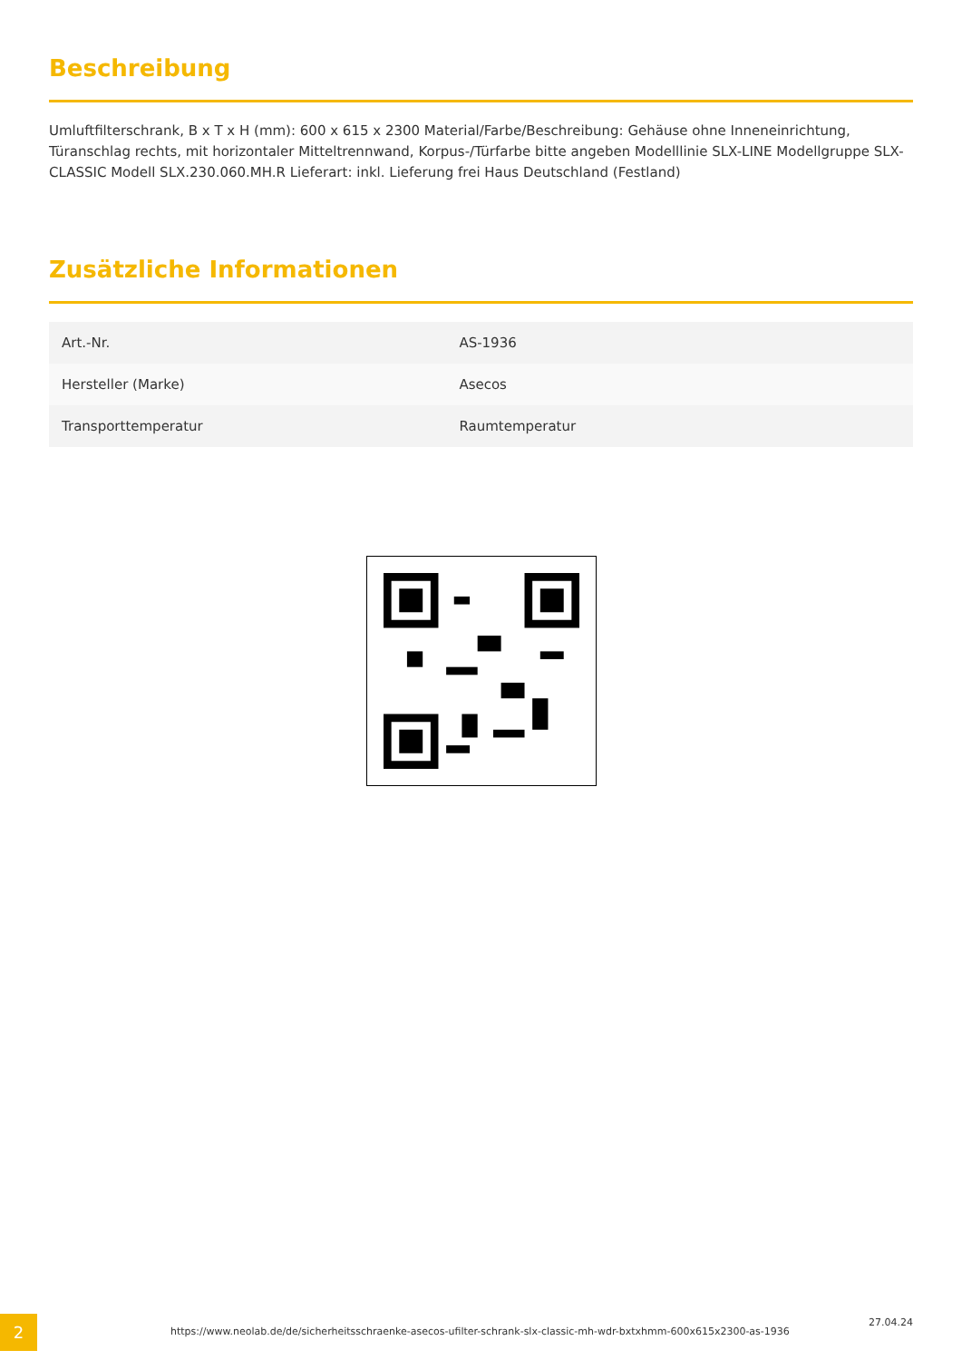Beschreibung
Umluftfilterschrank, B x T x H (mm): 600 x 615 x 2300 Material/Farbe/Beschreibung: Gehäuse ohne Inneneinrichtung, Türanschlag rechts, mit horizontaler Mitteltrennwand, Korpus-/Türfarbe bitte angeben Modelllinie SLX-LINE Modellgruppe SLX-CLASSIC Modell SLX.230.060.MH.R Lieferart: inkl. Lieferung frei Haus Deutschland (Festland)
Zusätzliche Informationen
| Art.-Nr. | AS-1936 |
| Hersteller (Marke) | Asecos |
| Transporttemperatur | Raumtemperatur |
2
https://www.neolab.de/de/sicherheitsschraenke-asecos-ufilter-schrank-slx-classic-mh-wdr-bxtxhmm-600x615x2300-as-1936
27.04.24